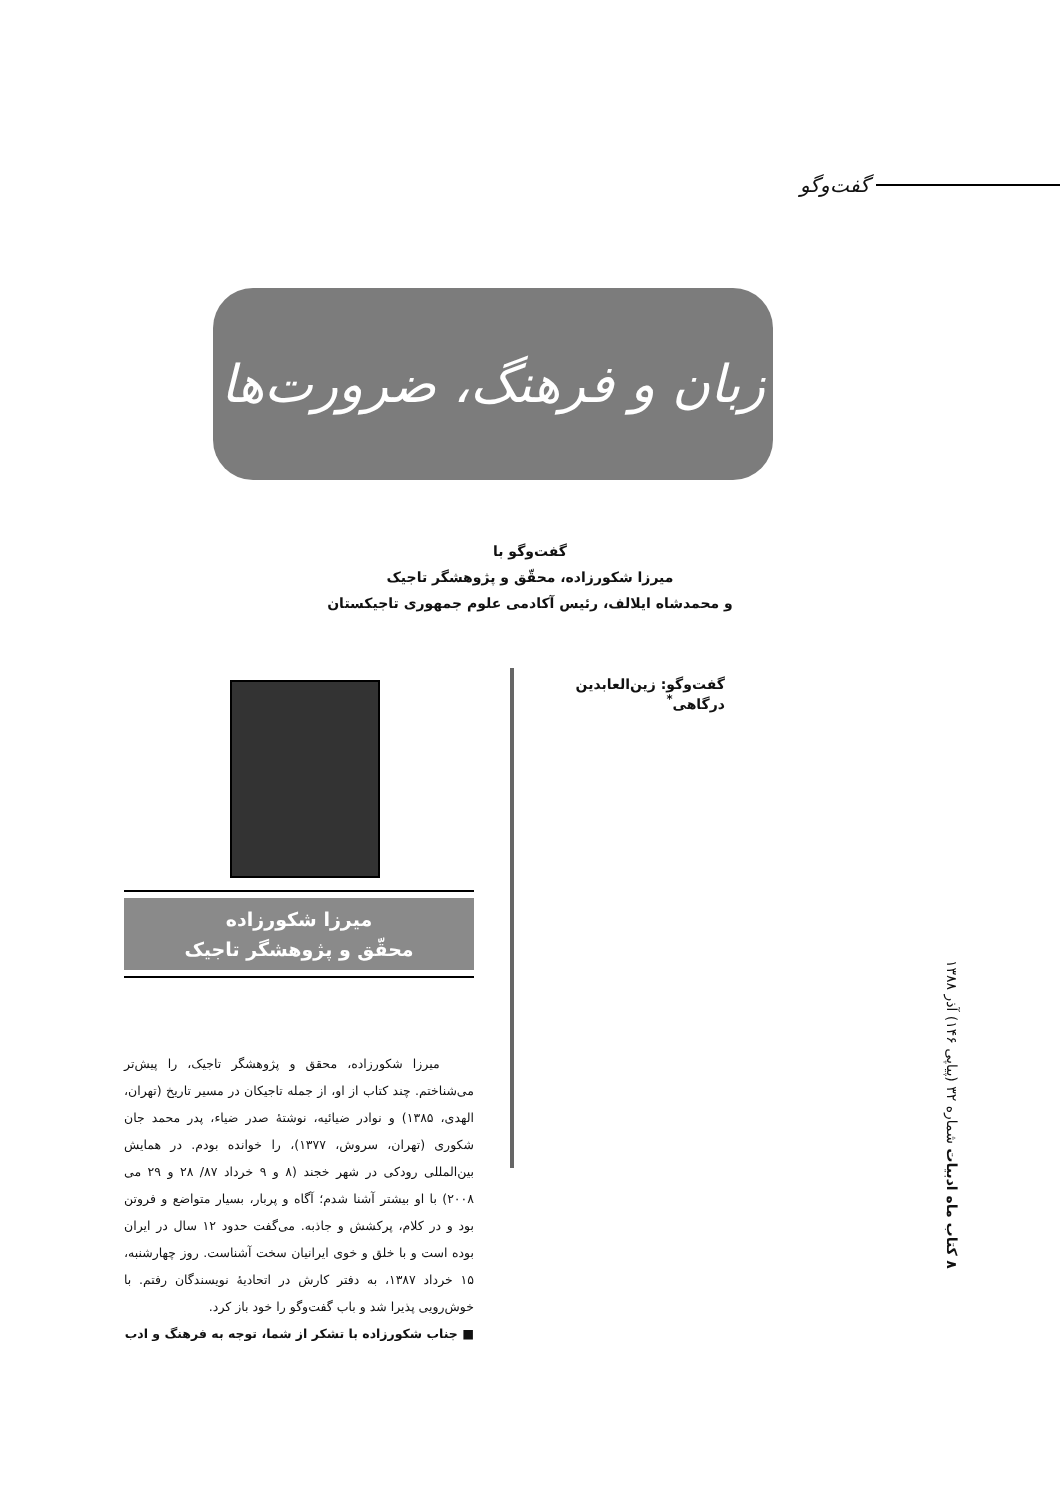گفت‌وگو
زبان و فرهنگ، ضرورت‌ها
گفت‌وگو با
میرزا شکورزاده، محقّق و پژوهشگر تاجیک
و محمدشاه ایلالف، رئیس آکادمی علوم جمهوری تاجیکستان
گفت‌وگو: زین‌العابدین درگاهی<sup>*</sup>
میرزا شکورزاده
محقّق و پژوهشگر تاجیک
میرزا شکورزاده، محقق و پژوهشگر تاجیک، را پیش‌تر می‌شناختم. چند کتاب از او، از جمله تاجیکان در مسیر تاریخ (تهران، الهدی، ۱۳۸۵) و نوادر ضیائیه، نوشتهٔ صدر ضیاء، پدر محمد جان شکوری (تهران، سروش، ۱۳۷۷)، را خوانده بودم. در همایش بین‌المللی رودکی در شهر خجند (۸ و ۹ خرداد ۸۷/ ۲۸ و ۲۹ می ۲۰۰۸) با او بیشتر آشنا شدم؛ آگاه و پربار، بسیار متواضع و فروتن بود و در کلام، پرکشش و جاذبه. می‌گفت حدود ۱۲ سال در ایران بوده است و با خلق و خوی ایرانیان سخت آشناست. روز چهارشنبه، ۱۵ خرداد ۱۳۸۷، به دفتر کارش در اتحادیهٔ نویسندگان رفتم. با خوش‌رویی پذیرا شد و باب گفت‌وگو را خود باز کرد.
■ جناب شکورزاده با تشکر از شما، توجه به فرهنگ و ادب
۸ کتاب ماه ادبیات شماره ۳۲ (پیاپی ۱۴۶) آذر ۱۳۸۸